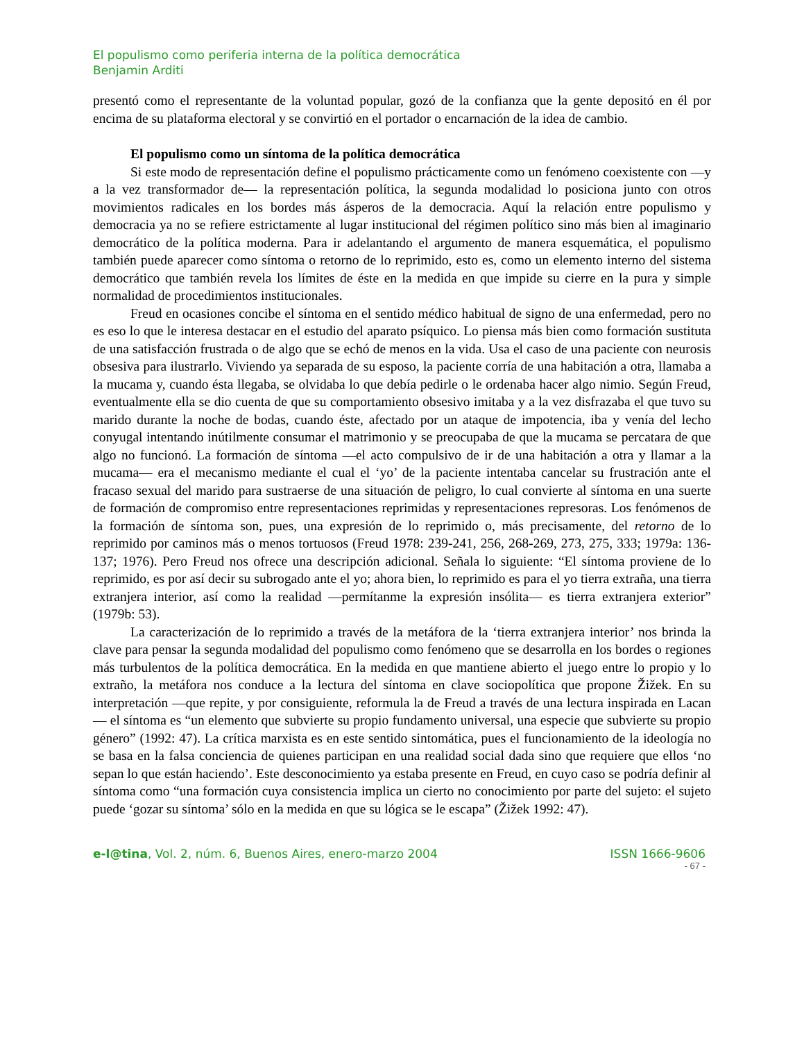El populismo como periferia interna de la política democrática
Benjamin Arditi
presentó como el representante de la voluntad popular, gozó de la confianza que la gente depositó en él por encima de su plataforma electoral y se convirtió en el portador o encarnación de la idea de cambio.
El populismo como un síntoma de la política democrática
Si este modo de representación define el populismo prácticamente como un fenómeno coexistente con —y a la vez transformador de— la representación política, la segunda modalidad lo posiciona junto con otros movimientos radicales en los bordes más ásperos de la democracia. Aquí la relación entre populismo y democracia ya no se refiere estrictamente al lugar institucional del régimen político sino más bien al imaginario democrático de la política moderna. Para ir adelantando el argumento de manera esquemática, el populismo también puede aparecer como síntoma o retorno de lo reprimido, esto es, como un elemento interno del sistema democrático que también revela los límites de éste en la medida en que impide su cierre en la pura y simple normalidad de procedimientos institucionales.
Freud en ocasiones concibe el síntoma en el sentido médico habitual de signo de una enfermedad, pero no es eso lo que le interesa destacar en el estudio del aparato psíquico. Lo piensa más bien como formación sustituta de una satisfacción frustrada o de algo que se echó de menos en la vida. Usa el caso de una paciente con neurosis obsesiva para ilustrarlo. Viviendo ya separada de su esposo, la paciente corría de una habitación a otra, llamaba a la mucama y, cuando ésta llegaba, se olvidaba lo que debía pedirle o le ordenaba hacer algo nimio. Según Freud, eventualmente ella se dio cuenta de que su comportamiento obsesivo imitaba y a la vez disfrazaba el que tuvo su marido durante la noche de bodas, cuando éste, afectado por un ataque de impotencia, iba y venía del lecho conyugal intentando inútilmente consumar el matrimonio y se preocupaba de que la mucama se percatara de que algo no funcionó. La formación de síntoma —el acto compulsivo de ir de una habitación a otra y llamar a la mucama— era el mecanismo mediante el cual el ‘yo’ de la paciente intentaba cancelar su frustración ante el fracaso sexual del marido para sustraerse de una situación de peligro, lo cual convierte al síntoma en una suerte de formación de compromiso entre representaciones reprimidas y representaciones represoras. Los fenómenos de la formación de síntoma son, pues, una expresión de lo reprimido o, más precisamente, del retorno de lo reprimido por caminos más o menos tortuosos (Freud 1978: 239-241, 256, 268-269, 273, 275, 333; 1979a: 136-137; 1976). Pero Freud nos ofrece una descripción adicional. Señala lo siguiente: “El síntoma proviene de lo reprimido, es por así decir su subrogado ante el yo; ahora bien, lo reprimido es para el yo tierra extraña, una tierra extranjera interior, así como la realidad —permítanme la expresión insólita— es tierra extranjera exterior” (1979b: 53).
La caracterización de lo reprimido a través de la metáfora de la ‘tierra extranjera interior’ nos brinda la clave para pensar la segunda modalidad del populismo como fenómeno que se desarrolla en los bordes o regiones más turbulentos de la política democrática. En la medida en que mantiene abierto el juego entre lo propio y lo extraño, la metáfora nos conduce a la lectura del síntoma en clave sociopolítica que propone Žižek. En su interpretación —que repite, y por consiguiente, reformula la de Freud a través de una lectura inspirada en Lacan— el síntoma es “un elemento que subvierte su propio fundamento universal, una especie que subvierte su propio género” (1992: 47). La crítica marxista es en este sentido sintomática, pues el funcionamiento de la ideología no se basa en la falsa conciencia de quienes participan en una realidad social dada sino que requiere que ellos ‘no sepan lo que están haciendo’. Este desconocimiento ya estaba presente en Freud, en cuyo caso se podría definir al síntoma como “una formación cuya consistencia implica un cierto no conocimiento por parte del sujeto: el sujeto puede ‘gozar su síntoma’ sólo en la medida en que su lógica se le escapa” (Žižek 1992: 47).
e-l@tina, Vol. 2, núm. 6, Buenos Aires, enero-marzo 2004 ISSN 1666-9606
- 67 -